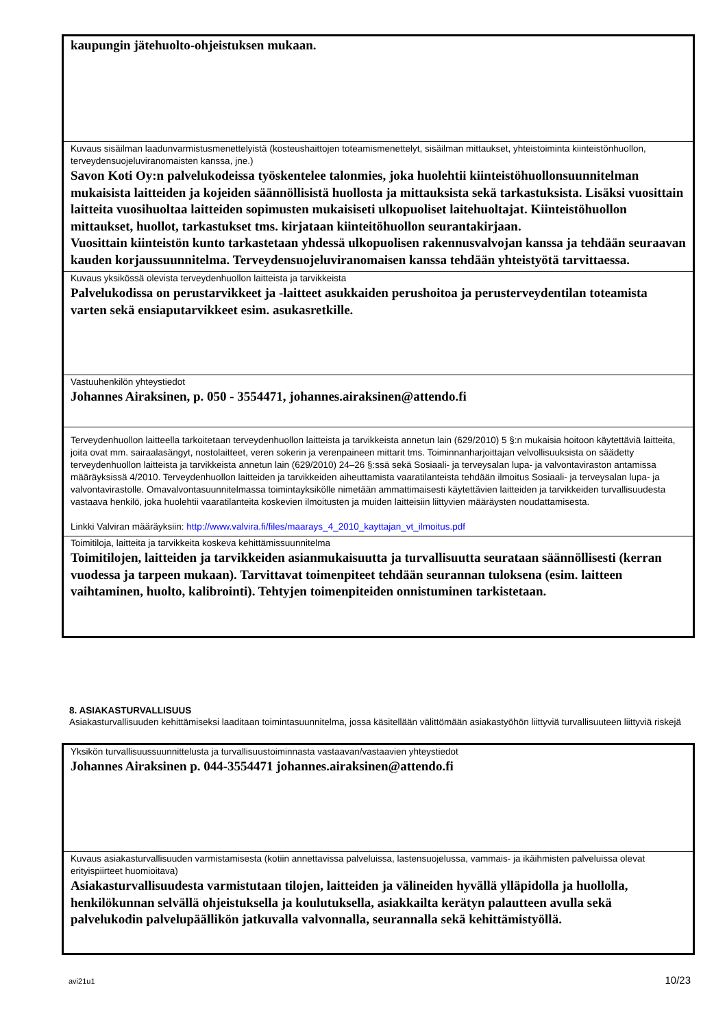| kaupungin jätehuolto-ohjeistuksen mukaan. |
| Kuvaus sisäilman laadunvarmistusmenettelyistä (kosteushaittojen toteamismenettelyt, sisäilman mittaukset, yhteistoiminta kiinteistönhuollon, terveydensuojeluviranomaisten kanssa, jne.) Savon Koti Oy:n palvelukodeissa työskentelee talonmies, joka huolehtii kiinteistöhuollonsuunnitelman mukaisista laitteiden ja kojeiden säännöllisistä huollosta ja mittauksista sekä tarkastuksista. Lisäksi vuosittain laitteita vuosihuoltaa laitteiden sopimusten mukaisiseti ulkopuoliset laitehuoltajat. Kiinteistöhuollon mittaukset, huollot, tarkastukset tms. kirjataan kiinteitöhuollon seurantakirjaan. Vuosittain kiinteistön kunto tarkastetaan yhdessä ulkopuolisen rakennusvalvojan kanssa ja tehdään seuraavan kauden korjaussuunnitelma. Terveydensuojeluviranomaisen kanssa tehdään yhteistyötä tarvittaessa. |
| Kuvaus yksikössä olevista terveydenhuollon laitteista ja tarvikkeista Palvelukodissa on perustarvikkeet ja -laitteet asukkaiden perushoitoa ja perusterveydentilan toteamista varten sekä ensiaputarvikkeet esim. asukasretkille. |
| Vastuuhenkilön yhteystiedot Johannes Airaksinen, p. 050 - 3554471, johannes.airaksinen@attendo.fi |
| Terveydenhuollon laitteella tarkoitetaan terveydenhuollon laitteista ja tarvikkeista annetun lain (629/2010) 5 §:n mukaisia hoitoon käytettäviä laitteita, joita ovat mm. sairaalasängyt, nostolaitteet, veren sokerin ja verenpaineen mittarit tms. Toiminnanharjoittajan velvollisuuksista on säädetty terveydenhuollon laitteista ja tarvikkeista annetun lain (629/2010) 24–26 §:ssä sekä Sosiaali- ja terveysalan lupa- ja valvontaviraston antamissa määräyksissä 4/2010. Terveydenhuollon laitteiden ja tarvikkeiden aiheuttamista vaaratilanteista tehdään ilmoitus Sosiaali- ja terveysalan lupa- ja valvontavirastolle. Omavalvontasuunnitelmassa toimintayksikölle nimetään ammattimaisesti käytettävien laitteiden ja tarvikkeiden turvallisuudesta vastaava henkilö, joka huolehtii vaaratilanteita koskevien ilmoitusten ja muiden laitteisiin liittyvien määräysten noudattamisesta. Linkki Valviran määräyksiin: http://www.valvira.fi/files/maarays_4_2010_kayttajan_vt_ilmoitus.pdf |
| Toimitiloja, laitteita ja tarvikkeita koskeva kehittämissuunnitelma Toimitilojen, laitteiden ja tarvikkeiden asianmukaisuutta ja turvallisuutta seurataan säännöllisesti (kerran vuodessa ja tarpeen mukaan). Tarvittavat toimenpiteet tehdään seurannan tuloksena (esim. laitteen vaihtaminen, huolto, kalibrointi). Tehtyjen toimenpiteiden onnistuminen tarkistetaan. |
8. ASIAKASTURVALLISUUS
Asiakasturvallisuuden kehittämiseksi laaditaan toimintasuunnitelma, jossa käsitellään välittömään asiakastyöhön liittyviä turvallisuuteen liittyviä riskejä
| Yksikön turvallisuussuunnittelusta ja turvallisuustoiminnasta vastaavan/vastaavien yhteystiedot Johannes Airaksinen p. 044-3554471 johannes.airaksinen@attendo.fi |
| Kuvaus asiakasturvallisuuden varmistamisesta (kotiin annettavissa palveluissa, lastensuojelussa, vammais- ja ikäihmisten palveluissa olevat erityispiirteet huomioitava) Asiakasturvallisuudesta varmistutaan tilojen, laitteiden ja välineiden hyvällä ylläpidolla ja huollolla, henkilökunnan selvällä ohjeistuksella ja koulutuksella, asiakkailta kerätyn palautteen avulla sekä palvelukodin palvelupäällikön jatkuvalla valvonnalla, seurannalla sekä kehittämistyöllä. |
avi21u1 10/23